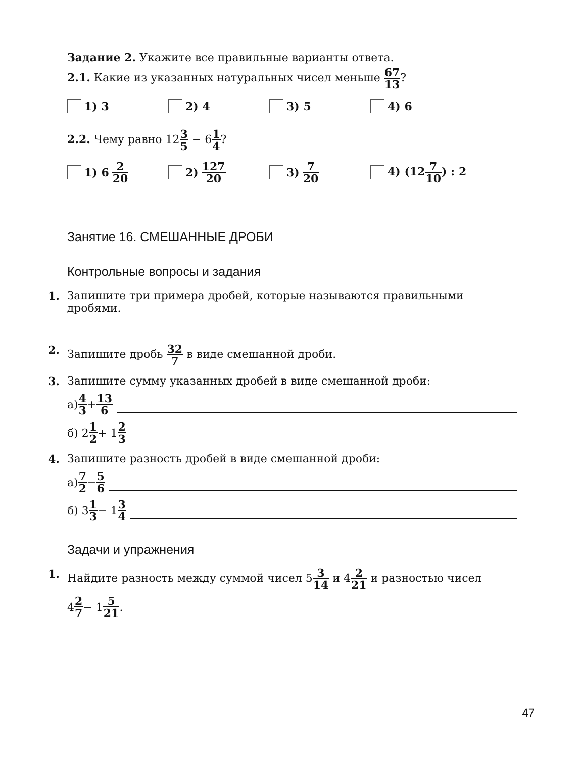Задание 2. Укажите все правильные варианты ответа.
2.1. Какие из указанных натуральных чисел меньше 67 13?
1) 3 2) 4 3) 5 4) 6
2.2. Чему равно 123 5 − 61 4?
1) 6 2 20
2) 127 20
3) 7 20
4) (127 10) : 2
Занятие 16. СМЕШАННЫЕ ДРОБИ
Контрольные вопросы и задания
1. Запишите три примера дробей, которые называются правильными дробями.
2. Запишите дробь 32 7 в виде смешанной дроби.
3. Запишите сумму указанных дробей в виде смешанной дроби:
а) 4 3 + 13 6
б) 2 1 2 + 1 2 3
4. Запишите разность дробей в виде смешанной дроби:
а) 7 2 − 5 6
б) 3 1 3 − 1 3 4
Задачи и упражнения
1. Найдите разность между суммой чисел 53 14 и 42 21 и разностью чисел
4 2 7 − 1 5 21.
47